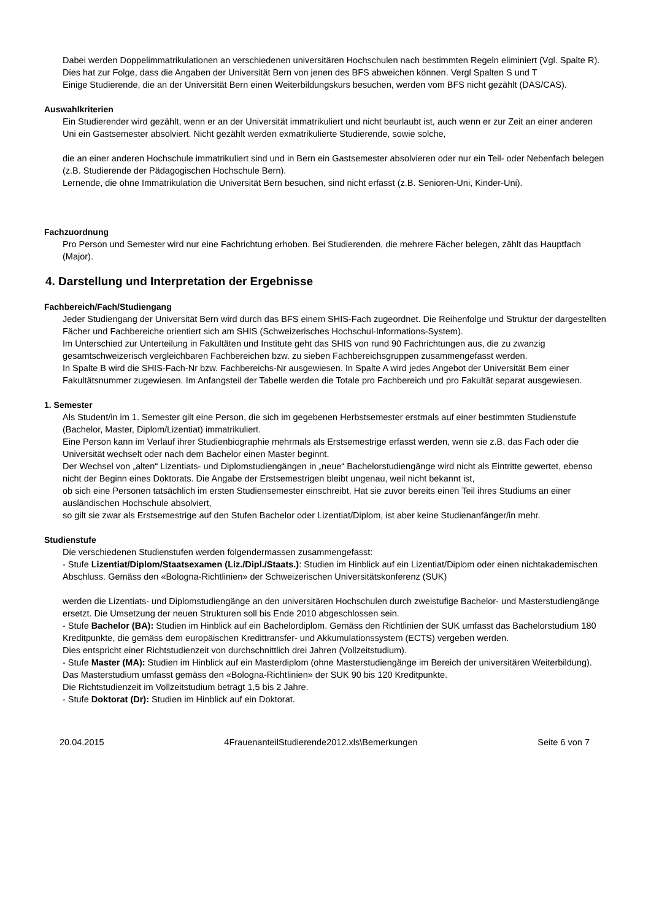Dabei werden Doppelimmatrikulationen an verschiedenen universitären Hochschulen nach bestimmten Regeln eliminiert (Vgl. Spalte R). Dies hat zur Folge, dass die Angaben der Universität Bern von jenen des BFS abweichen können. Vergl Spalten S und T
Einige Studierende, die an der Universität Bern einen Weiterbildungskurs besuchen, werden vom BFS nicht gezählt (DAS/CAS).
Auswahlkriterien
Ein Studierender wird gezählt, wenn er an der Universität immatrikuliert und nicht beurlaubt ist, auch wenn er zur Zeit an einer anderen Uni ein Gastsemester absolviert. Nicht gezählt werden exmatrikulierte Studierende, sowie solche,
die an einer anderen Hochschule immatrikuliert sind und in Bern ein Gastsemester absolvieren oder nur ein Teil- oder Nebenfach belegen (z.B. Studierende der Pädagogischen Hochschule Bern).
Lernende, die ohne Immatrikulation die Universität Bern besuchen, sind nicht erfasst (z.B. Senioren-Uni, Kinder-Uni).
Fachzuordnung
Pro Person und Semester wird nur eine Fachrichtung erhoben. Bei Studierenden, die mehrere Fächer belegen, zählt das Hauptfach (Major).
4. Darstellung und Interpretation der Ergebnisse
Fachbereich/Fach/Studiengang
Jeder Studiengang der Universität Bern wird durch das BFS einem SHIS-Fach zugeordnet. Die Reihenfolge und Struktur der dargestellten Fächer und Fachbereiche orientiert sich am SHIS (Schweizerisches Hochschul-Informations-System).
Im Unterschied zur Unterteilung in Fakultäten und Institute geht das SHIS von rund 90 Fachrichtungen aus, die zu zwanzig gesamtschweizerisch vergleichbaren Fachbereichen bzw. zu sieben Fachbereichsgruppen zusammengefasst werden.
In Spalte B wird die SHIS-Fach-Nr bzw. Fachbereichs-Nr ausgewiesen. In Spalte A wird jedes Angebot der Universität Bern einer Fakultätsnummer zugewiesen. Im Anfangsteil der Tabelle werden die Totale pro Fachbereich und pro Fakultät separat ausgewiesen.
1. Semester
Als Student/in im 1. Semester gilt eine Person, die sich im gegebenen Herbstsemester erstmals auf einer bestimmten Studienstufe (Bachelor, Master, Diplom/Lizentiat) immatrikuliert.
Eine Person kann im Verlauf ihrer Studienbiographie mehrmals als Erstsemestrige erfasst werden, wenn sie z.B. das Fach oder die Universität wechselt oder nach dem Bachelor einen Master beginnt.
Der Wechsel von „alten“ Lizentiats- und Diplomstudiengängen in „neue“ Bachelorstudiengänge wird nicht als Eintritte gewertet, ebenso nicht der Beginn eines Doktorats. Die Angabe der Erstsemestrigen bleibt ungenau, weil nicht bekannt ist,
ob sich eine Personen tatsächlich im ersten Studiensemester einschreibt. Hat sie zuvor bereits einen Teil ihres Studiums an einer ausländischen Hochschule absolviert,
so gilt sie zwar als Erstsemestrige auf den Stufen Bachelor oder Lizentiat/Diplom, ist aber keine Studienanfänger/in mehr.
Studienstufe
Die verschiedenen Studienstufen werden folgendermassen zusammengefasst:
- Stufe Lizentiat/Diplom/Staatsexamen (Liz./Dipl./Staats.): Studien im Hinblick auf ein Lizentiat/Diplom oder einen nichtakademischen Abschluss. Gemäss den «Bologna-Richtlinien» der Schweizerischen Universitätskonferenz (SUK)
werden die Lizentiats- und Diplomstudiengänge an den universitären Hochschulen durch zweistufige Bachelor- und Masterstudiengänge ersetzt. Die Umsetzung der neuen Strukturen soll bis Ende 2010 abgeschlossen sein.
- Stufe Bachelor (BA): Studien im Hinblick auf ein Bachelordiplom. Gemäss den Richtlinien der SUK umfasst das Bachelorstudium 180 Kreditpunkte, die gemäss dem europäischen Kredittransfer- und Akkumulationssystem (ECTS) vergeben werden.
Dies entspricht einer Richtstudienzeit von durchschnittlich drei Jahren (Vollzeitstudium).
- Stufe Master (MA): Studien im Hinblick auf ein Masterdiplom (ohne Masterstudiengänge im Bereich der universitären Weiterbildung). Das Masterstudium umfasst gemäss den «Bologna-Richtlinien» der SUK 90 bis 120 Kreditpunkte.
Die Richtstudienzeit im Vollzeitstudium beträgt 1,5 bis 2 Jahre.
- Stufe Doktorat (Dr): Studien im Hinblick auf ein Doktorat.
20.04.2015 4FrauenanteilStudierende2012.xls\Bemerkungen Seite 6 von 7